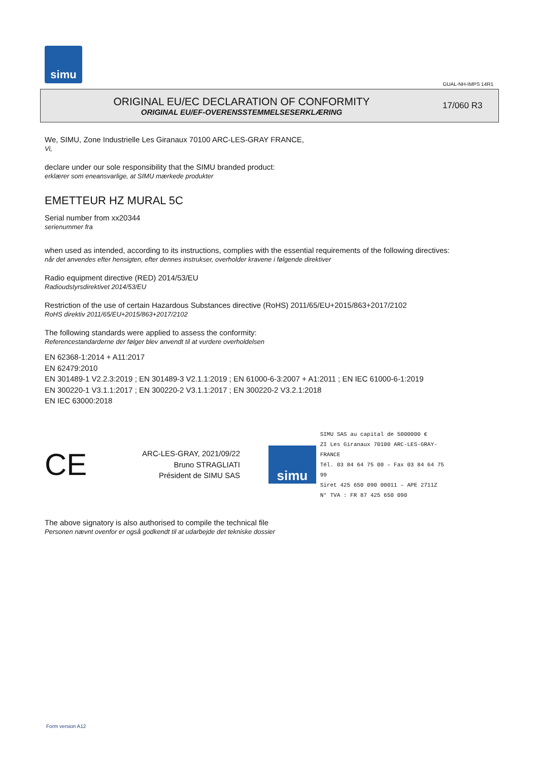simu
GUAL-NH-IMPS 14R1
ORIGINAL EU/EC DECLARATION OF CONFORMITY
ORIGINAL EU/EF-OVERENSSTEMMELSESERKLÆRING
17/060 R3
We, SIMU, Zone Industrielle Les Giranaux 70100 ARC-LES-GRAY FRANCE,
Vi,
declare under our sole responsibility that the SIMU branded product:
erklærer som eneansvarlige, at SIMU mærkede produkter
EMETTEUR HZ MURAL 5C
Serial number from xx20344
serienummer fra
when used as intended, according to its instructions, complies with the essential requirements of the following directives:
når det anvendes efter hensigten, efter dennes instrukser, overholder kravene i følgende direktiver
Radio equipment directive (RED) 2014/53/EU
Radioudstyrsdirektivet 2014/53/EU
Restriction of the use of certain Hazardous Substances directive (RoHS) 2011/65/EU+2015/863+2017/2102
RoHS direktiv 2011/65/EU+2015/863+2017/2102
The following standards were applied to assess the conformity:
Referencestandarderne der følger blev anvendt til at vurdere overholdelsen
EN 62368-1:2014 + A11:2017
EN 62479:2010
EN 301489-1 V2.2.3:2019 ; EN 301489-3 V2.1.1:2019 ; EN 61000-6-3:2007 + A1:2011 ; EN IEC 61000-6-1:2019
EN 300220-1 V3.1.1:2017 ; EN 300220-2 V3.1.1:2017 ; EN 300220-2 V3.2.1:2018
EN IEC 63000:2018
CE
ARC-LES-GRAY, 2021/09/22
Bruno STRAGLIATI
Président de SIMU SAS
simu
SIMU SAS au capital de 5000000 €
ZI Les Giranaux 70100 ARC-LES-GRAY-FRANCE
Tél. 03 84 64 75 00 – Fax 03 84 64 75 99
Siret 425 650 090 00011 – APE 2711Z
N° TVA : FR 87 425 650 090
The above signatory is also authorised to compile the technical file
Personen nævnt ovenfor er også godkendt til at udarbejde det tekniske dossier
Form version A12